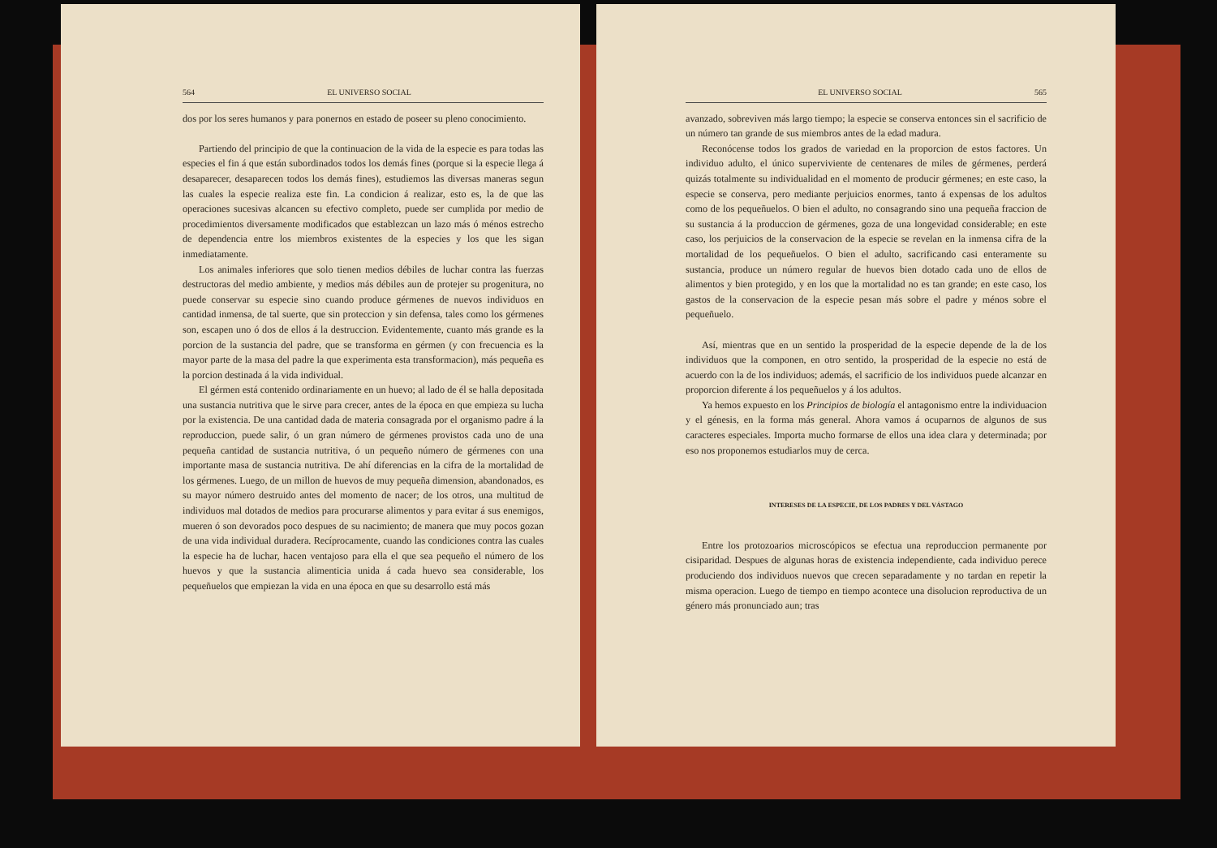564 EL UNIVERSO SOCIAL
dos por los seres humanos y para ponernos en estado de poseer su pleno conocimiento.
Partiendo del principio de que la continuacion de la vida de la especie es para todas las especies el fin á que están subordinados todos los demás fines (porque si la especie llega á desaparecer, desaparecen todos los demás fines), estudiemos las diversas maneras segun las cuales la especie realiza este fin. La condicion á realizar, esto es, la de que las operaciones sucesivas alcancen su efectivo completo, puede ser cumplida por medio de procedimientos diversamente modificados que establezcan un lazo más ó ménos estrecho de dependencia entre los miembros existentes de la especies y los que les sigan inmediatamente.
Los animales inferiores que solo tienen medios débiles de luchar contra las fuerzas destructoras del medio ambiente, y medios más débiles aun de protejer su progenitura, no puede conservar su especie sino cuando produce gérmenes de nuevos individuos en cantidad inmensa, de tal suerte, que sin proteccion y sin defensa, tales como los gérmenes son, escapen uno ó dos de ellos á la destruccion. Evidentemente, cuanto más grande es la porcion de la sustancia del padre, que se transforma en gérmen (y con frecuencia es la mayor parte de la masa del padre la que experimenta esta transformacion), más pequeña es la porcion destinada á la vida individual.
El gérmen está contenido ordinariamente en un huevo; al lado de él se halla depositada una sustancia nutritiva que le sirve para crecer, antes de la época en que empieza su lucha por la existencia. De una cantidad dada de materia consagrada por el organismo padre á la reproduccion, puede salir, ó un gran número de gérmenes provistos cada uno de una pequeña cantidad de sustancia nutritiva, ó un pequeño número de gérmenes con una importante masa de sustancia nutritiva. De ahí diferencias en la cifra de la mortalidad de los gérmenes. Luego, de un millon de huevos de muy pequeña dimension, abandonados, es su mayor número destruido antes del momento de nacer; de los otros, una multitud de individuos mal dotados de medios para procurarse alimentos y para evitar á sus enemigos, mueren ó son devorados poco despues de su nacimiento; de manera que muy pocos gozan de una vida individual duradera. Recíprocamente, cuando las condiciones contra las cuales la especie ha de luchar, hacen ventajoso para ella el que sea pequeño el número de los huevos y que la sustancia alimenticia unida á cada huevo sea considerable, los pequeñuelos que empiezan la vida en una época en que su desarrollo está más
EL UNIVERSO SOCIAL 565
avanzado, sobreviven más largo tiempo; la especie se conserva entonces sin el sacrificio de un número tan grande de sus miembros antes de la edad madura.
Reconócense todos los grados de variedad en la proporcion de estos factores. Un individuo adulto, el único superviviente de centenares de miles de gérmenes, perderá quizás totalmente su individualidad en el momento de producir gérmenes; en este caso, la especie se conserva, pero mediante perjuicios enormes, tanto á expensas de los adultos como de los pequeñuelos. O bien el adulto, no consagrando sino una pequeña fraccion de su sustancia á la produccion de gérmenes, goza de una longevidad considerable; en este caso, los perjuicios de la conservacion de la especie se revelan en la inmensa cifra de la mortalidad de los pequeñuelos. O bien el adulto, sacrificando casi enteramente su sustancia, produce un número regular de huevos bien dotado cada uno de ellos de alimentos y bien protegido, y en los que la mortalidad no es tan grande; en este caso, los gastos de la conservacion de la especie pesan más sobre el padre y ménos sobre el pequeñuelo.
Así, mientras que en un sentido la prosperidad de la especie depende de la de los individuos que la componen, en otro sentido, la prosperidad de la especie no está de acuerdo con la de los individuos; además, el sacrificio de los individuos puede alcanzar en proporcion diferente á los pequeñuelos y á los adultos.
Ya hemos expuesto en los Principios de biología el antagonismo entre la individuacion y el génesis, en la forma más general. Ahora vamos á ocuparnos de algunos de sus caracteres especiales. Importa mucho formarse de ellos una idea clara y determinada; por eso nos proponemos estudiarlos muy de cerca.
INTERESES DE LA ESPECIE, DE LOS PADRES Y DEL VÁSTAGO
Entre los protozoarios microscópicos se efectua una reproduccion permanente por cisiparidad. Despues de algunas horas de existencia independiente, cada individuo perece produciendo dos individuos nuevos que crecen separadamente y no tardan en repetir la misma operacion. Luego de tiempo en tiempo acontece una disolucion reproductiva de un género más pronunciado aun; tras